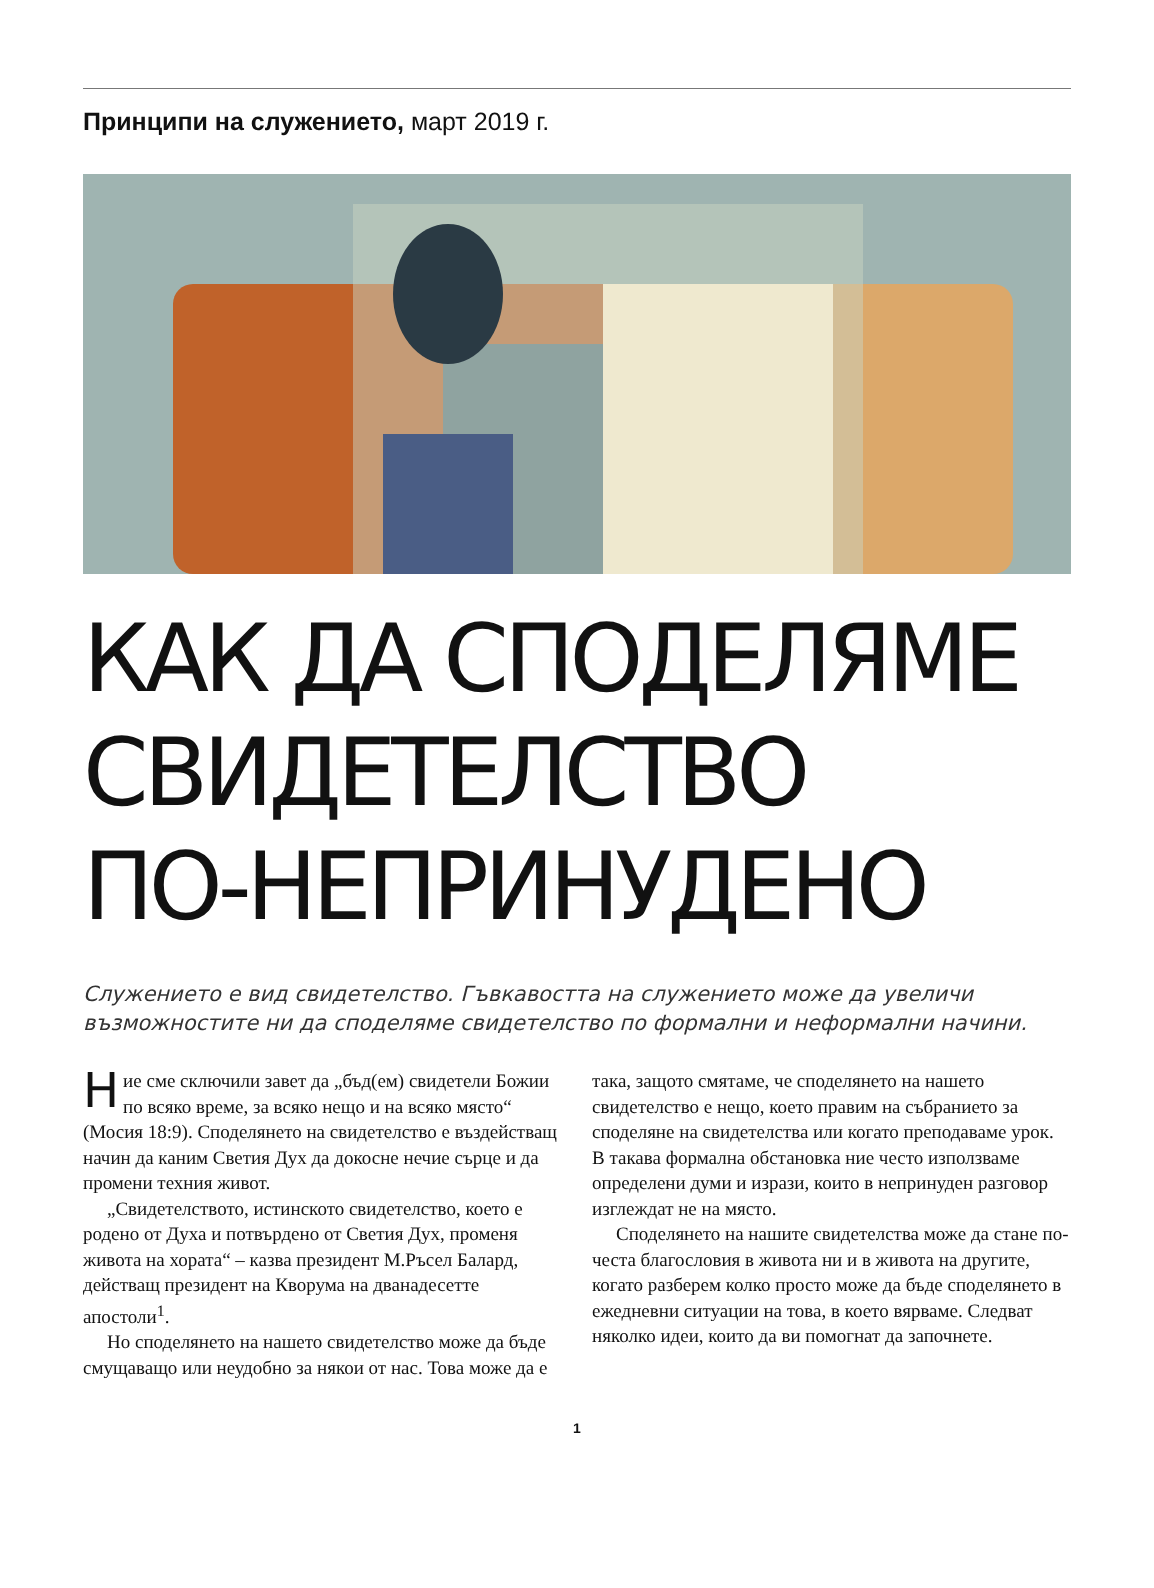Принципи на служението, март 2019 г.
КАК ДА СПОДЕЛЯМЕ
СВИДЕТЕЛСТВО
ПО-НЕПРИНУДЕНО
Служението е вид свидетелство. Гъвкавостта на служението може да увеличи възможностите ни да споделяме свидетелство по формални и неформални начини.
Ние сме сключили завет да „бъд(ем) свидетели Божии по всяко време, за всяко нещо и на всяко място“ (Мосия 18:9). Споделянето на свидетелство е въздействащ начин да каним Светия Дух да докосне нечие сърце и да промени техния живот.
„Свидетелството, истинското свидетелство, което е родено от Духа и потвърдено от Светия Дух, променя живота на хората“ – казва президент М.Ръсел Балард, действащ президент на Кворума на дванадесетте апостоли<sup>1</sup>.
Но споделянето на нашето свидетелство може да бъде смущаващо или неудобно за някои от нас. Това може да е така, защото смятаме, че споделянето на нашето свидетелство е нещо, което правим на събранието за споделяне на свидетелства или когато преподаваме урок. В такава формална обстановка ние често използваме определени думи и изрази, които в непринуден разговор изглеждат не на място.
Споделянето на нашите свидетелства може да стане по-честа благословия в живота ни и в живота на другите, когато разберем колко просто може да бъде споделянето в ежедневни ситуации на това, в което вярваме. Следват няколко идеи, които да ви помогнат да започнете.
1